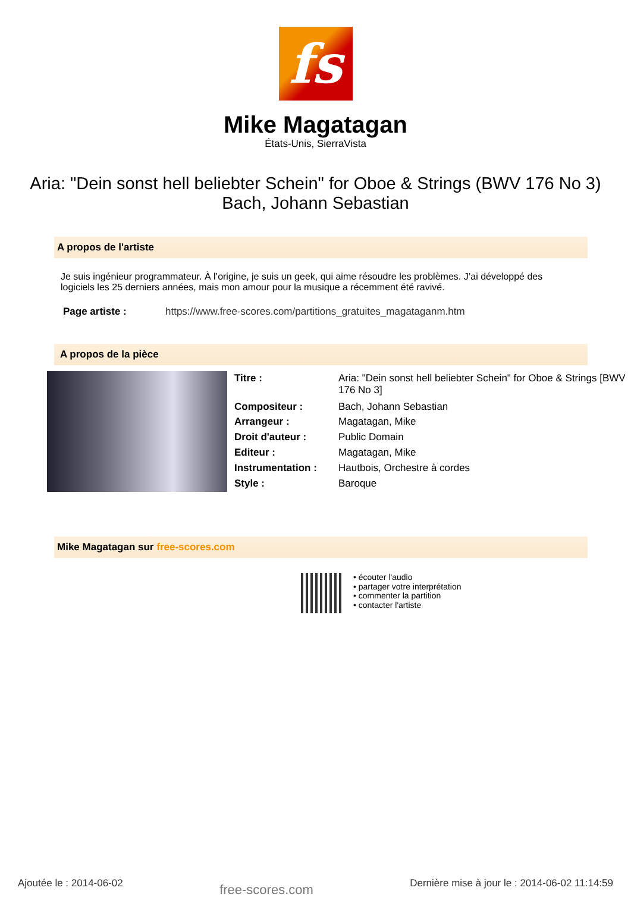fs
Mike Magatagan
États-Unis, SierraVista
Aria: "Dein sonst hell beliebter Schein" for Oboe & Strings (BWV 176 No 3)
Bach, Johann Sebastian
A propos de l'artiste
Je suis ingénieur programmateur. À l’origine, je suis un geek, qui aime résoudre les problèmes. J’ai développé des logiciels les 25 derniers années, mais mon amour pour la musique a récemment été ravivé.
| Page artiste : | https://www.free-scores.com/partitions_gratuites_magataganm.htm |
A propos de la pièce
| Titre : | Aria: "Dein sonst hell beliebter Schein" for Oboe & Strings [BWV 176 No 3] |
| Compositeur : | Bach, Johann Sebastian |
| Arrangeur : | Magatagan, Mike |
| Droit d'auteur : | Public Domain |
| Editeur : | Magatagan, Mike |
| Instrumentation : | Hautbois, Orchestre à cordes |
| Style : | Baroque |
Mike Magatagan sur free-scores.com
• écouter l'audio
• partager votre interprétation
• commenter la partition
• contacter l'artiste
Ajoutée le : 2014-06-02 free-scores.com Dernière mise à jour le : 2014-06-02 11:14:59